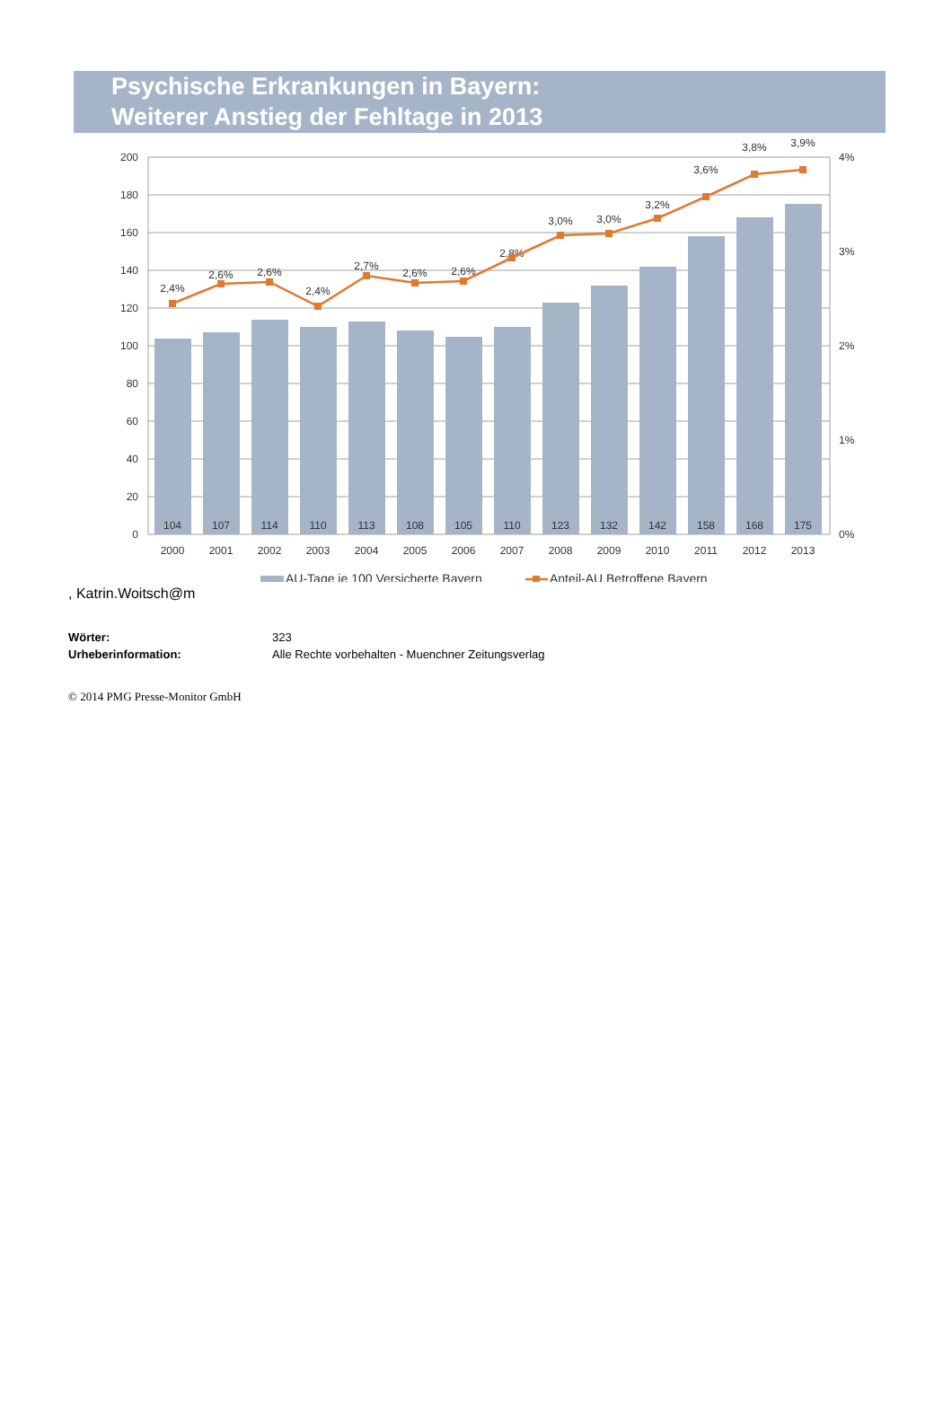Psychische Erkrankungen in Bayern:
Weiterer Anstieg der Fehltage in 2013
200
180
160
140
120
100
80
60
40
20
0
4%
3%
2%
1%
0%
104
107
114
110
113
108
105
110
123
132
142
158
168
175
2000
2001
2002
2003
2004
2005
2006
2007
2008
2009
2010
2011
2012
2013
2,4%
2,6%
2,6%
2,4%
2,7%
2,6%
2,6%
2,8%
3,0%
3,0%
3,2%
3,6%
3,8%
3,9%
AU-Tage je 100 Versicherte Bayern
Anteil-AU Betroffene Bayern
, Katrin.Woitsch@m
| Wörter: | 323 |
| Urheberinformation: | Alle Rechte vorbehalten - Muenchner Zeitungsverlag |
© 2014 PMG Presse-Monitor GmbH